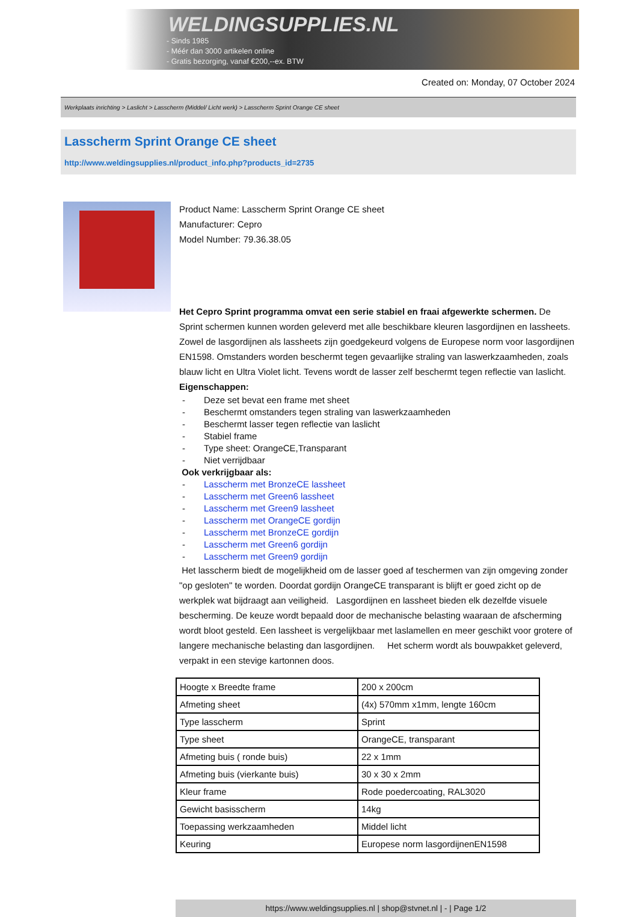WELDINGSUPPLIES.NL
- Sinds 1985
- Méér dan 3000 artikelen online
- Gratis bezorging, vanaf €200,--ex. BTW
Created on: Monday, 07 October 2024
Werkplaats inrichting > Laslicht > Lasscherm (Middel/ Licht werk) > Lasscherm Sprint Orange CE sheet
Lasscherm Sprint Orange CE sheet
http://www.weldingsupplies.nl/product_info.php?products_id=2735
Product Name: Lasscherm Sprint Orange CE sheet
Manufacturer: Cepro
Model Number: 79.36.38.05
Het Cepro Sprint programma omvat een serie stabiel en fraai afgewerkte schermen. De Sprint schermen kunnen worden geleverd met alle beschikbare kleuren lasgordijnen en lassheets. Zowel de lasgordijnen als lassheets zijn goedgekeurd volgens de Europese norm voor lasgordijnen EN1598. Omstanders worden beschermt tegen gevaarlijke straling van laswerkzaamheden, zoals blauw licht en Ultra Violet licht. Tevens wordt de lasser zelf beschermt tegen reflectie van laslicht. Eigenschappen:
- Deze set bevat een frame met sheet
- Beschermt omstanders tegen straling van laswerkzaamheden
- Beschermt lasser tegen reflectie van laslicht
- Stabiel frame
- Type sheet: OrangeCE,Transparant
- Niet verrijdbaar
Ook verkrijgbaar als:
- Lasscherm met BronzeCE lassheet
- Lasscherm met Green6 lassheet
- Lasscherm met Green9 lassheet
- Lasscherm met OrangeCE gordijn
- Lasscherm met BronzeCE gordijn
- Lasscherm met Green6 gordijn
- Lasscherm met Green9 gordijn
Het lasscherm biedt de mogelijkheid om de lasser goed af teschermen van zijn omgeving zonder "op gesloten" te worden. Doordat gordijn OrangeCE transparant is blijft er goed zicht op de werkplek wat bijdraagt aan veiligheid. Lasgordijnen en lassheet bieden elk dezelfde visuele bescherming. De keuze wordt bepaald door de mechanische belasting waaraan de afscherming wordt bloot gesteld. Een lassheet is vergelijkbaar met laslamellen en meer geschikt voor grotere of langere mechanische belasting dan lasgordijnen. Het scherm wordt als bouwpakket geleverd, verpakt in een stevige kartonnen doos.
| Hoogte x Breedte frame | 200 x 200cm |
| Afmeting sheet | (4x) 570mm x1mm, lengte 160cm |
| Type lasscherm | Sprint |
| Type sheet | OrangeCE, transparant |
| Afmeting buis ( ronde buis) | 22 x 1mm |
| Afmeting buis (vierkante buis) | 30 x 30 x 2mm |
| Kleur frame | Rode poedercoating, RAL3020 |
| Gewicht basisscherm | 14kg |
| Toepassing werkzaamheden | Middel licht |
| Keuring | Europese norm lasgordijnenEN1598 |
https://www.weldingsupplies.nl | shop@stvnet.nl | - | Page 1/2